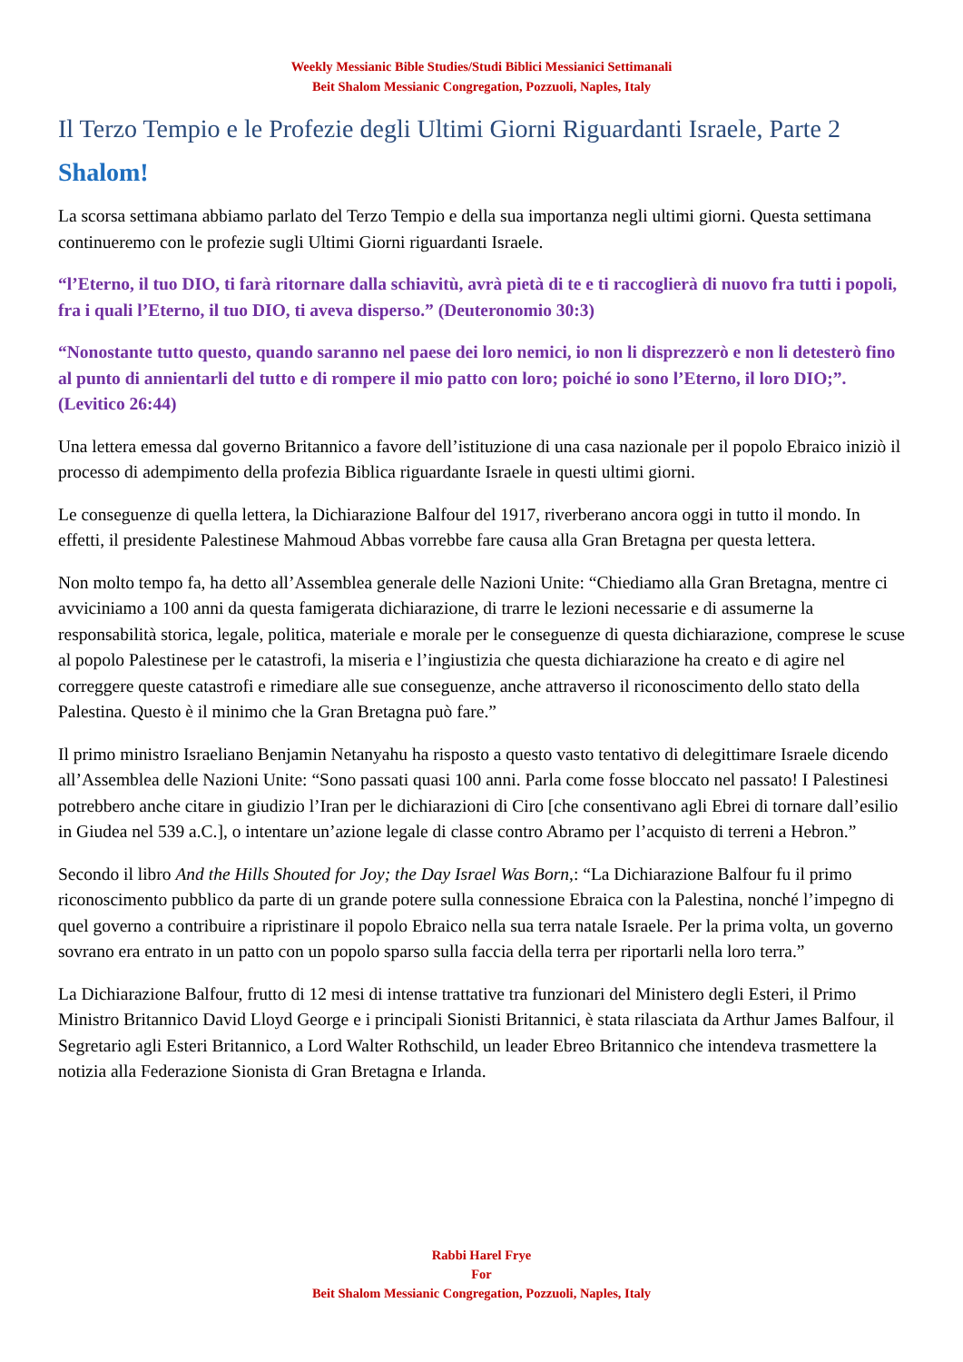Weekly Messianic Bible Studies/Studi Biblici Messianici Settimanali
Beit Shalom Messianic Congregation, Pozzuoli, Naples, Italy
Il Terzo Tempio e le Profezie degli Ultimi Giorni Riguardanti Israele, Parte 2
Shalom!
La scorsa settimana abbiamo parlato del Terzo Tempio e della sua importanza negli ultimi giorni. Questa settimana continueremo con le profezie sugli Ultimi Giorni riguardanti Israele.
“l’Eterno, il tuo DIO, ti farà ritornare dalla schiavitù, avrà pietà di te e ti raccoglierà di nuovo fra tutti i popoli, fra i quali l’Eterno, il tuo DIO, ti aveva disperso.” (Deuteronomio 30:3)
“Nonostante tutto questo, quando saranno nel paese dei loro nemici, io non li disprezzerò e non li detesterò fino al punto di annientarli del tutto e di rompere il mio patto con loro; poiché io sono l’Eterno, il loro DIO;”. (Levitico 26:44)
Una lettera emessa dal governo Britannico a favore dell’istituzione di una casa nazionale per il popolo Ebraico iniziò il processo di adempimento della profezia Biblica riguardante Israele in questi ultimi giorni.
Le conseguenze di quella lettera, la Dichiarazione Balfour del 1917, riverberano ancora oggi in tutto il mondo. In effetti, il presidente Palestinese Mahmoud Abbas vorrebbe fare causa alla Gran Bretagna per questa lettera.
Non molto tempo fa, ha detto all’Assemblea generale delle Nazioni Unite: “Chiediamo alla Gran Bretagna, mentre ci avviciniamo a 100 anni da questa famigerata dichiarazione, di trarre le lezioni necessarie e di assumerne la responsabilità storica, legale, politica, materiale e morale per le conseguenze di questa dichiarazione, comprese le scuse al popolo Palestinese per le catastrofi, la miseria e l’ingiustizia che questa dichiarazione ha creato e di agire nel correggere queste catastrofi e rimediare alle sue conseguenze, anche attraverso il riconoscimento dello stato della Palestina. Questo è il minimo che la Gran Bretagna può fare.”
Il primo ministro Israeliano Benjamin Netanyahu ha risposto a questo vasto tentativo di delegittimare Israele dicendo all’Assemblea delle Nazioni Unite: “Sono passati quasi 100 anni. Parla come fosse bloccato nel passato! I Palestinesi potrebbero anche citare in giudizio l’Iran per le dichiarazioni di Ciro [che consentivano agli Ebrei di tornare dall’esilio in Giudea nel 539 a.C.], o intentare un’azione legale di classe contro Abramo per l’acquisto di terreni a Hebron.”
Secondo il libro And the Hills Shouted for Joy; the Day Israel Was Born,: “La Dichiarazione Balfour fu il primo riconoscimento pubblico da parte di un grande potere sulla connessione Ebraica con la Palestina, nonché l’impegno di quel governo a contribuire a ripristinare il popolo Ebraico nella sua terra natale Israele. Per la prima volta, un governo sovrano era entrato in un patto con un popolo sparso sulla faccia della terra per riportarli nella loro terra.”
La Dichiarazione Balfour, frutto di 12 mesi di intense trattative tra funzionari del Ministero degli Esteri, il Primo Ministro Britannico David Lloyd George e i principali Sionisti Britannici, è stata rilasciata da Arthur James Balfour, il Segretario agli Esteri Britannico, a Lord Walter Rothschild, un leader Ebreo Britannico che intendeva trasmettere la notizia alla Federazione Sionista di Gran Bretagna e Irlanda.
Rabbi Harel Frye
For
Beit Shalom Messianic Congregation, Pozzuoli, Naples, Italy